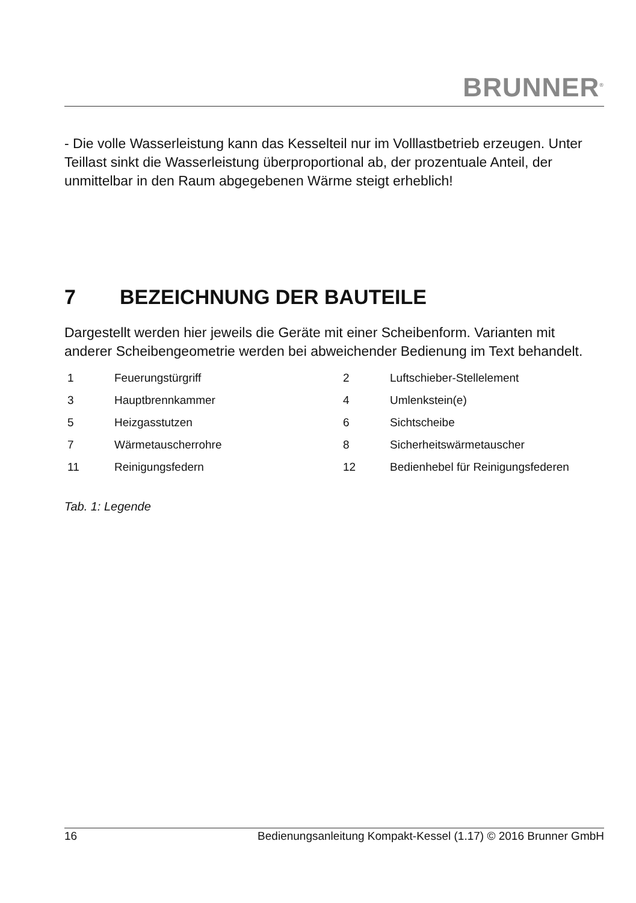BRUNNER<sup>®</sup>
- Die volle Wasserleistung kann das Kesselteil nur im Volllastbetrieb erzeugen. Unter Teillast sinkt die Wasserleistung überproportional ab, der prozentuale Anteil, der unmittelbar in den Raum abgegebenen Wärme steigt erheblich!
7 BEZEICHNUNG DER BAUTEILE
Dargestellt werden hier jeweils die Geräte mit einer Scheibenform. Varianten mit anderer Scheibengeometrie werden bei abweichender Bedienung im Text behandelt.
| 1 | Feuerungstürgriff | 2 | Luftschieber-Stellelement |
| 3 | Hauptbrennkammer | 4 | Umlenkstein(e) |
| 5 | Heizgasstutzen | 6 | Sichtscheibe |
| 7 | Wärmetauscherrohre | 8 | Sicherheitswärmetauscher |
| 11 | Reinigungsfedern | 12 | Bedienhebel für Reinigungsfederen |
Tab. 1: Legende
16 Bedienungsanleitung Kompakt-Kessel (1.17) © 2016 Brunner GmbH